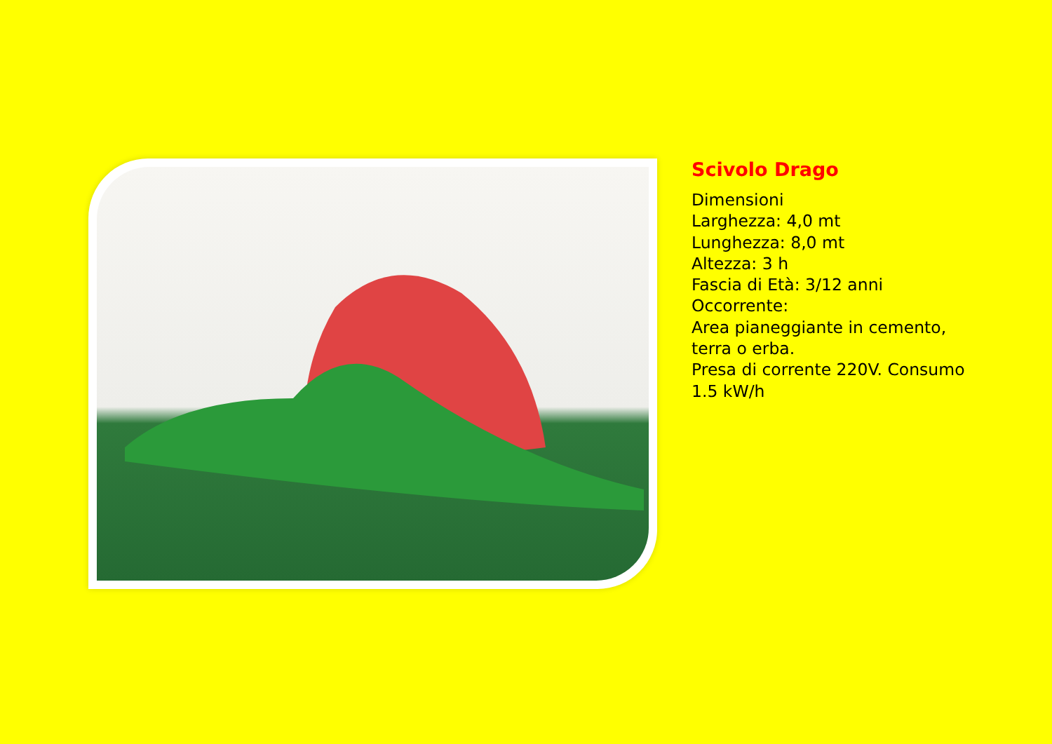Scivolo Drago
Dimensioni
Larghezza: 4,0 mt
Lunghezza: 8,0 mt
Altezza: 3 h
Fascia di Età: 3/12 anni
Occorrente:
Area pianeggiante in cemento,
terra o erba.
Presa di corrente 220V. Consumo
1.5 kW/h